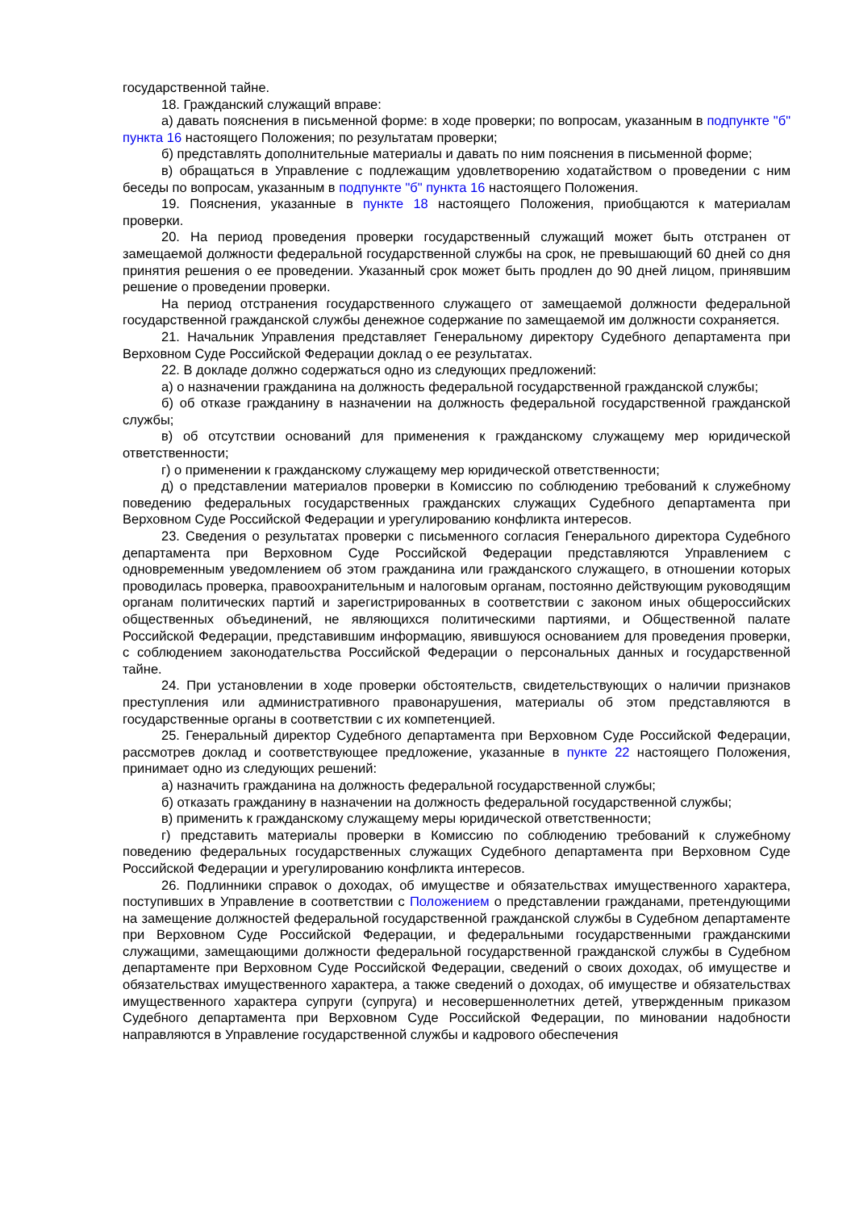государственной тайне.
18. Гражданский служащий вправе:
а) давать пояснения в письменной форме: в ходе проверки; по вопросам, указанным в подпункте "б" пункта 16 настоящего Положения; по результатам проверки;
б) представлять дополнительные материалы и давать по ним пояснения в письменной форме;
в) обращаться в Управление с подлежащим удовлетворению ходатайством о проведении с ним беседы по вопросам, указанным в подпункте "б" пункта 16 настоящего Положения.
19. Пояснения, указанные в пункте 18 настоящего Положения, приобщаются к материалам проверки.
20. На период проведения проверки государственный служащий может быть отстранен от замещаемой должности федеральной государственной службы на срок, не превышающий 60 дней со дня принятия решения о ее проведении. Указанный срок может быть продлен до 90 дней лицом, принявшим решение о проведении проверки.
На период отстранения государственного служащего от замещаемой должности федеральной государственной гражданской службы денежное содержание по замещаемой им должности сохраняется.
21. Начальник Управления представляет Генеральному директору Судебного департамента при Верховном Суде Российской Федерации доклад о ее результатах.
22. В докладе должно содержаться одно из следующих предложений:
а) о назначении гражданина на должность федеральной государственной гражданской службы;
б) об отказе гражданину в назначении на должность федеральной государственной гражданской службы;
в) об отсутствии оснований для применения к гражданскому служащему мер юридической ответственности;
г) о применении к гражданскому служащему мер юридической ответственности;
д) о представлении материалов проверки в Комиссию по соблюдению требований к служебному поведению федеральных государственных гражданских служащих Судебного департамента при Верховном Суде Российской Федерации и урегулированию конфликта интересов.
23. Сведения о результатах проверки с письменного согласия Генерального директора Судебного департамента при Верховном Суде Российской Федерации представляются Управлением с одновременным уведомлением об этом гражданина или гражданского служащего, в отношении которых проводилась проверка, правоохранительным и налоговым органам, постоянно действующим руководящим органам политических партий и зарегистрированных в соответствии с законом иных общероссийских общественных объединений, не являющихся политическими партиями, и Общественной палате Российской Федерации, представившим информацию, явившуюся основанием для проведения проверки, с соблюдением законодательства Российской Федерации о персональных данных и государственной тайне.
24. При установлении в ходе проверки обстоятельств, свидетельствующих о наличии признаков преступления или административного правонарушения, материалы об этом представляются в государственные органы в соответствии с их компетенцией.
25. Генеральный директор Судебного департамента при Верховном Суде Российской Федерации, рассмотрев доклад и соответствующее предложение, указанные в пункте 22 настоящего Положения, принимает одно из следующих решений:
а) назначить гражданина на должность федеральной государственной службы;
б) отказать гражданину в назначении на должность федеральной государственной службы;
в) применить к гражданскому служащему меры юридической ответственности;
г) представить материалы проверки в Комиссию по соблюдению требований к служебному поведению федеральных государственных служащих Судебного департамента при Верховном Суде Российской Федерации и урегулированию конфликта интересов.
26. Подлинники справок о доходах, об имуществе и обязательствах имущественного характера, поступивших в Управление в соответствии с Положением о представлении гражданами, претендующими на замещение должностей федеральной государственной гражданской службы в Судебном департаменте при Верховном Суде Российской Федерации, и федеральными государственными гражданскими служащими, замещающими должности федеральной государственной гражданской службы в Судебном департаменте при Верховном Суде Российской Федерации, сведений о своих доходах, об имуществе и обязательствах имущественного характера, а также сведений о доходах, об имуществе и обязательствах имущественного характера супруги (супруга) и несовершеннолетних детей, утвержденным приказом Судебного департамента при Верховном Суде Российской Федерации, по миновании надобности направляются в Управление государственной службы и кадрового обеспечения